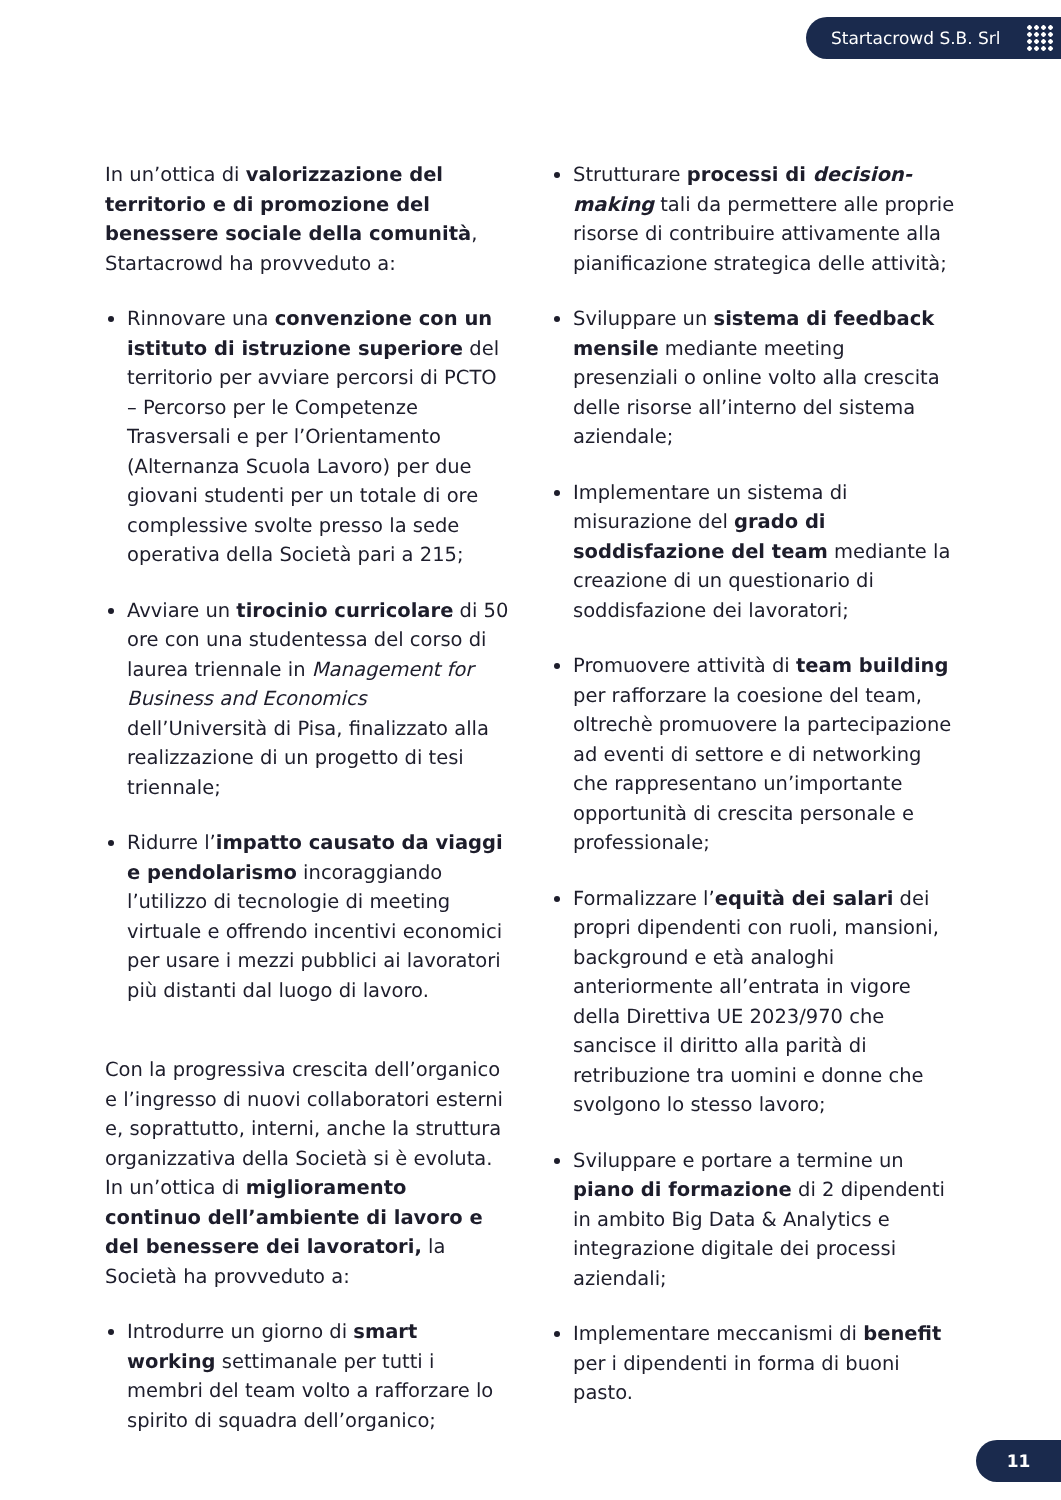Startacrowd S.B. Srl
In un’ottica di valorizzazione del territorio e di promozione del benessere sociale della comunità, Startacrowd ha provveduto a:
Rinnovare una convenzione con un istituto di istruzione superiore del territorio per avviare percorsi di PCTO – Percorso per le Competenze Trasversali e per l’Orientamento (Alternanza Scuola Lavoro) per due giovani studenti per un totale di ore complessive svolte presso la sede operativa della Società pari a 215;
Avviare un tirocinio curricolare di 50 ore con una studentessa del corso di laurea triennale in Management for Business and Economics dell’Università di Pisa, finalizzato alla realizzazione di un progetto di tesi triennale;
Ridurre l’impatto causato da viaggi e pendolarismo incoraggiando l’utilizzo di tecnologie di meeting virtuale e offrendo incentivi economici per usare i mezzi pubblici ai lavoratori più distanti dal luogo di lavoro.
Con la progressiva crescita dell’organico e l’ingresso di nuovi collaboratori esterni e, soprattutto, interni, anche la struttura organizzativa della Società si è evoluta. In un’ottica di miglioramento continuo dell’ambiente di lavoro e del benessere dei lavoratori, la Società ha provveduto a:
Introdurre un giorno di smart working settimanale per tutti i membri del team volto a rafforzare lo spirito di squadra dell’organico;
Strutturare processi di decision-making tali da permettere alle proprie risorse di contribuire attivamente alla pianificazione strategica delle attività;
Sviluppare un sistema di feedback mensile mediante meeting presenziali o online volto alla crescita delle risorse all’interno del sistema aziendale;
Implementare un sistema di misurazione del grado di soddisfazione del team mediante la creazione di un questionario di soddisfazione dei lavoratori;
Promuovere attività di team building per rafforzare la coesione del team, oltrechè promuovere la partecipazione ad eventi di settore e di networking che rappresentano un’importante opportunità di crescita personale e professionale;
Formalizzare l’equità dei salari dei propri dipendenti con ruoli, mansioni, background e età analoghi anteriormente all’entrata in vigore della Direttiva UE 2023/970 che sancisce il diritto alla parità di retribuzione tra uomini e donne che svolgono lo stesso lavoro;
Sviluppare e portare a termine un piano di formazione di 2 dipendenti in ambito Big Data & Analytics e integrazione digitale dei processi aziendali;
Implementare meccanismi di benefit per i dipendenti in forma di buoni pasto.
11